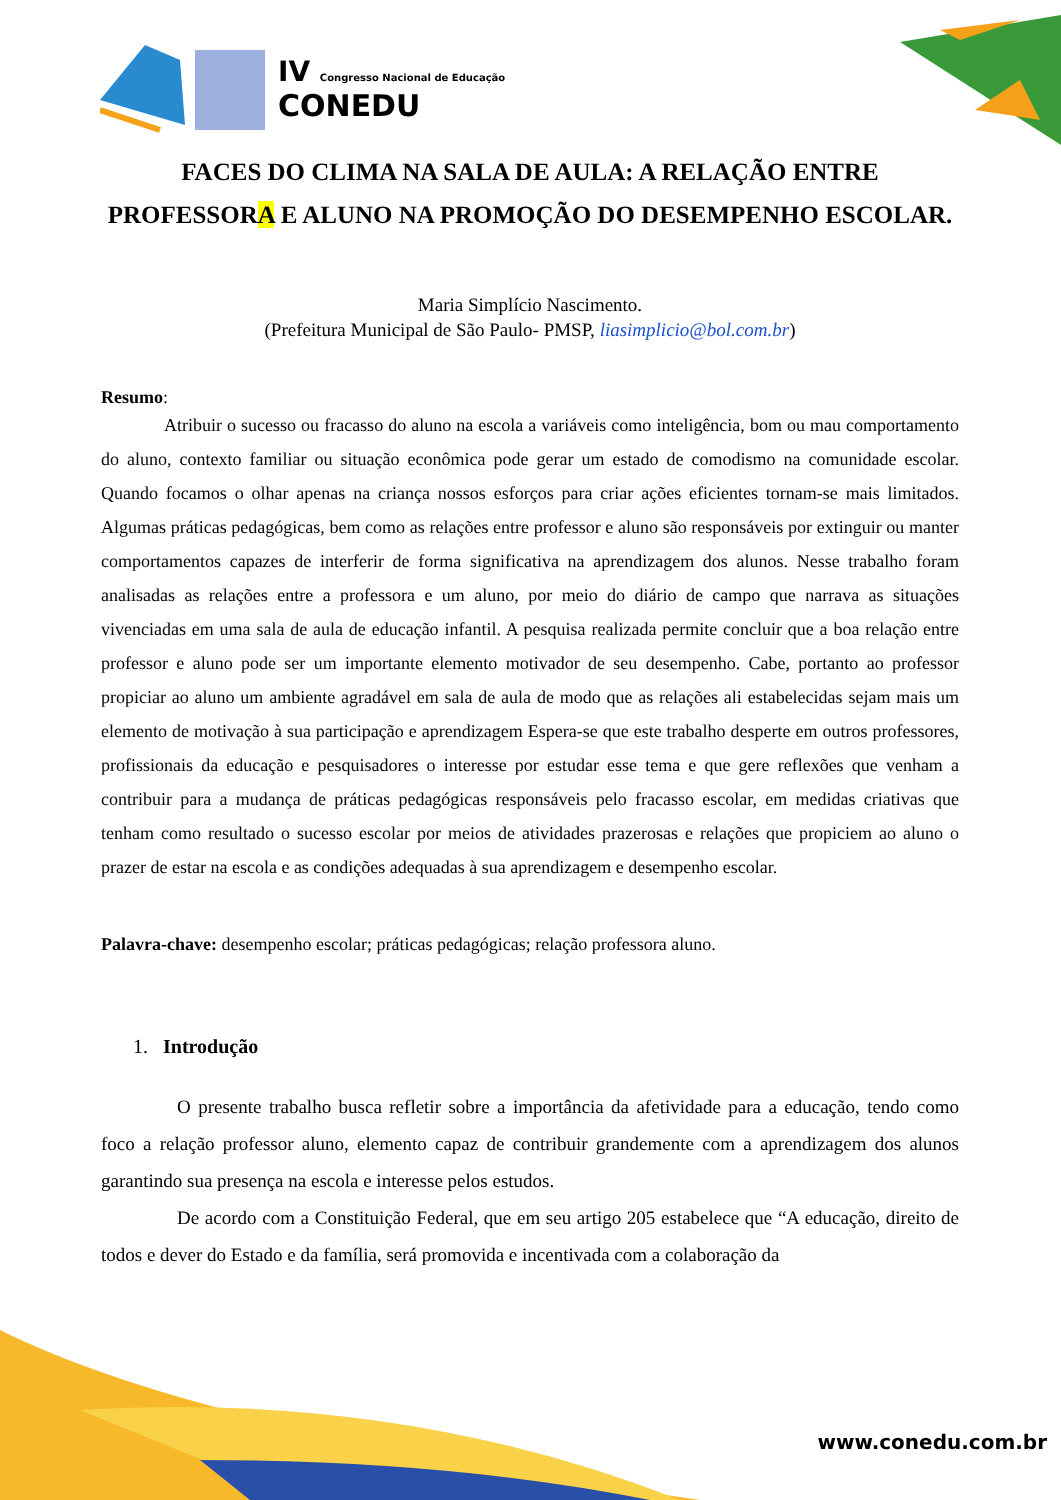IV Congresso Nacional de Educação
CONEDU
FACES DO CLIMA NA SALA DE AULA: A RELAÇÃO ENTRE PROFESSORA E ALUNO NA PROMOÇÃO DO DESEMPENHO ESCOLAR.
Maria Simplício Nascimento.
(Prefeitura Municipal de São Paulo- PMSP, liasimplicio@bol.com.br)
Resumo:
Atribuir o sucesso ou fracasso do aluno na escola a variáveis como inteligência, bom ou mau comportamento do aluno, contexto familiar ou situação econômica pode gerar um estado de comodismo na comunidade escolar. Quando focamos o olhar apenas na criança nossos esforços para criar ações eficientes tornam-se mais limitados. Algumas práticas pedagógicas, bem como as relações entre professor e aluno são responsáveis por extinguir ou manter comportamentos capazes de interferir de forma significativa na aprendizagem dos alunos. Nesse trabalho foram analisadas as relações entre a professora e um aluno, por meio do diário de campo que narrava as situações vivenciadas em uma sala de aula de educação infantil. A pesquisa realizada permite concluir que a boa relação entre professor e aluno pode ser um importante elemento motivador de seu desempenho. Cabe, portanto ao professor propiciar ao aluno um ambiente agradável em sala de aula de modo que as relações ali estabelecidas sejam mais um elemento de motivação à sua participação e aprendizagem Espera-se que este trabalho desperte em outros professores, profissionais da educação e pesquisadores o interesse por estudar esse tema e que gere reflexões que venham a contribuir para a mudança de práticas pedagógicas responsáveis pelo fracasso escolar, em medidas criativas que tenham como resultado o sucesso escolar por meios de atividades prazerosas e relações que propiciem ao aluno o prazer de estar na escola e as condições adequadas à sua aprendizagem e desempenho escolar.
Palavra-chave: desempenho escolar; práticas pedagógicas; relação professora aluno.
1. Introdução
O presente trabalho busca refletir sobre a importância da afetividade para a educação, tendo como foco a relação professor aluno, elemento capaz de contribuir grandemente com a aprendizagem dos alunos garantindo sua presença na escola e interesse pelos estudos.
De acordo com a Constituição Federal, que em seu artigo 205 estabelece que “A educação, direito de todos e dever do Estado e da família, será promovida e incentivada com a colaboração da
www.conedu.com.br